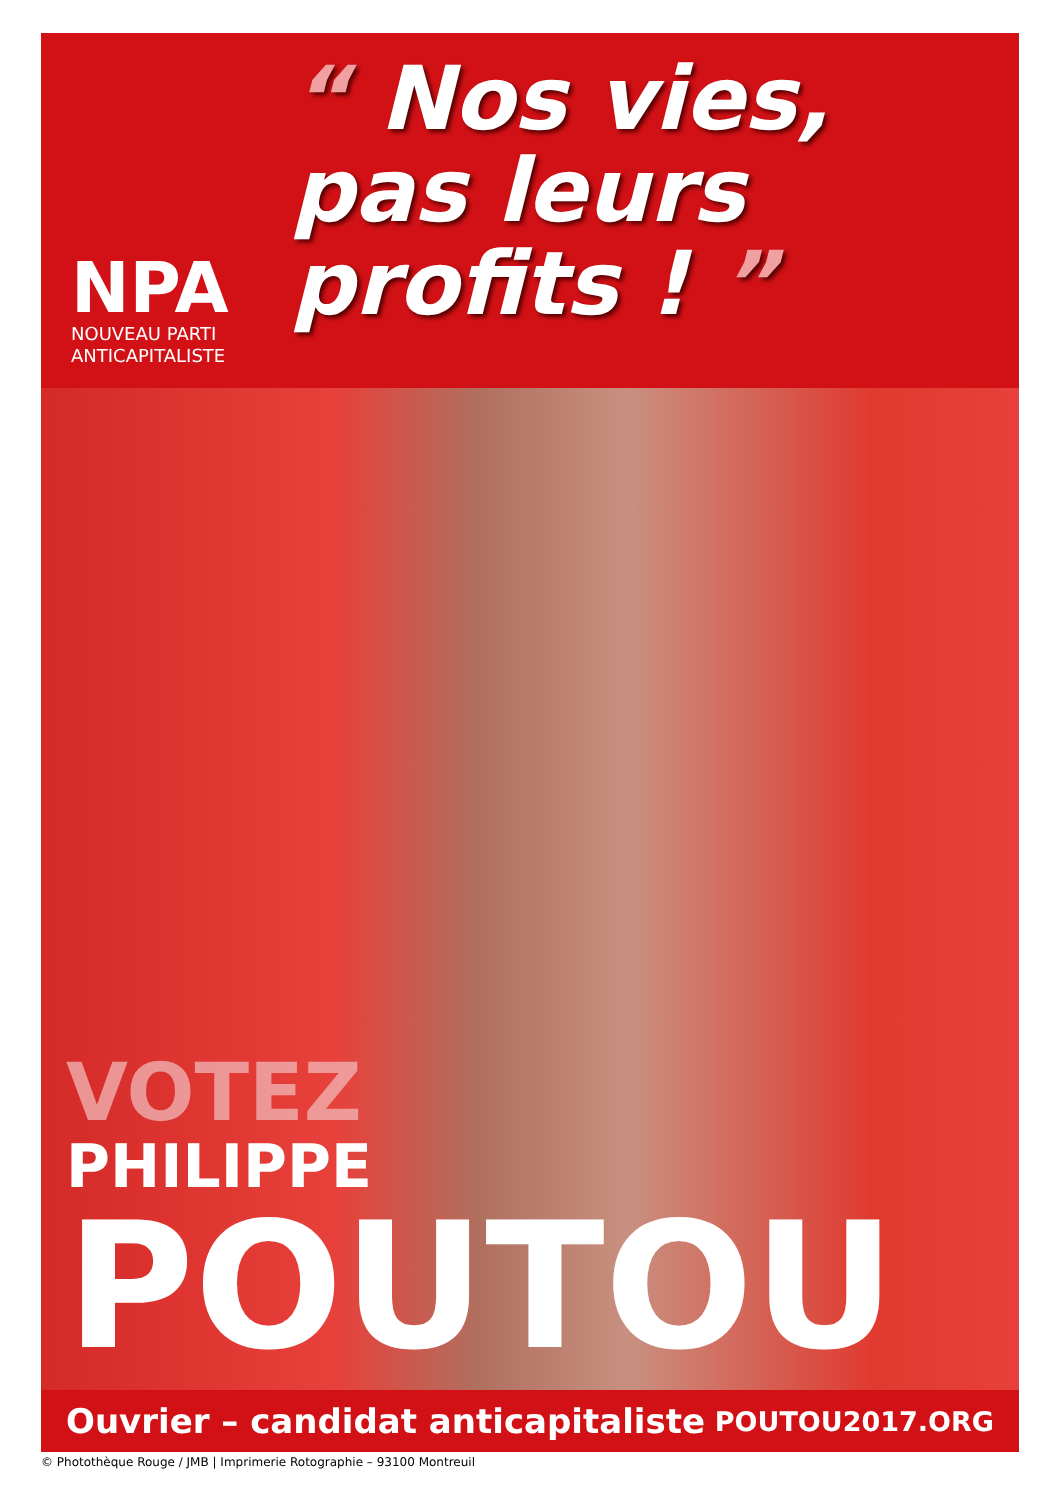NPA
NOUVEAU PARTI
ANTICAPITALISTE
“ Nos vies,
pas leurs
profits ! ”
VOTEZ
PHILIPPE
POUTOU
Ouvrier – candidat anticapitaliste POUTOU2017.ORG
© Photothèque Rouge / JMB | Imprimerie Rotographie – 93100 Montreuil